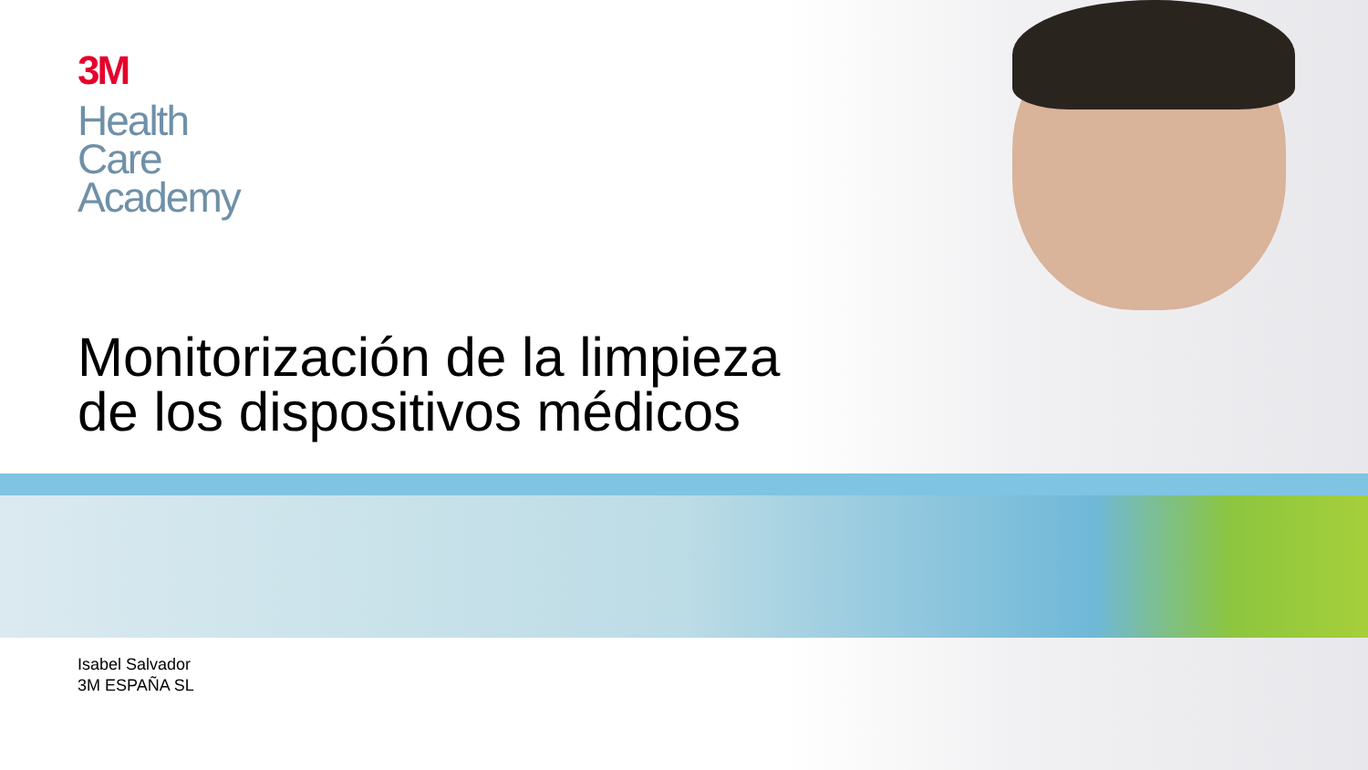3M
Health
Care
Academy
Monitorización de la limpieza
de los dispositivos médicos
Isabel Salvador
3M ESPAÑA SL